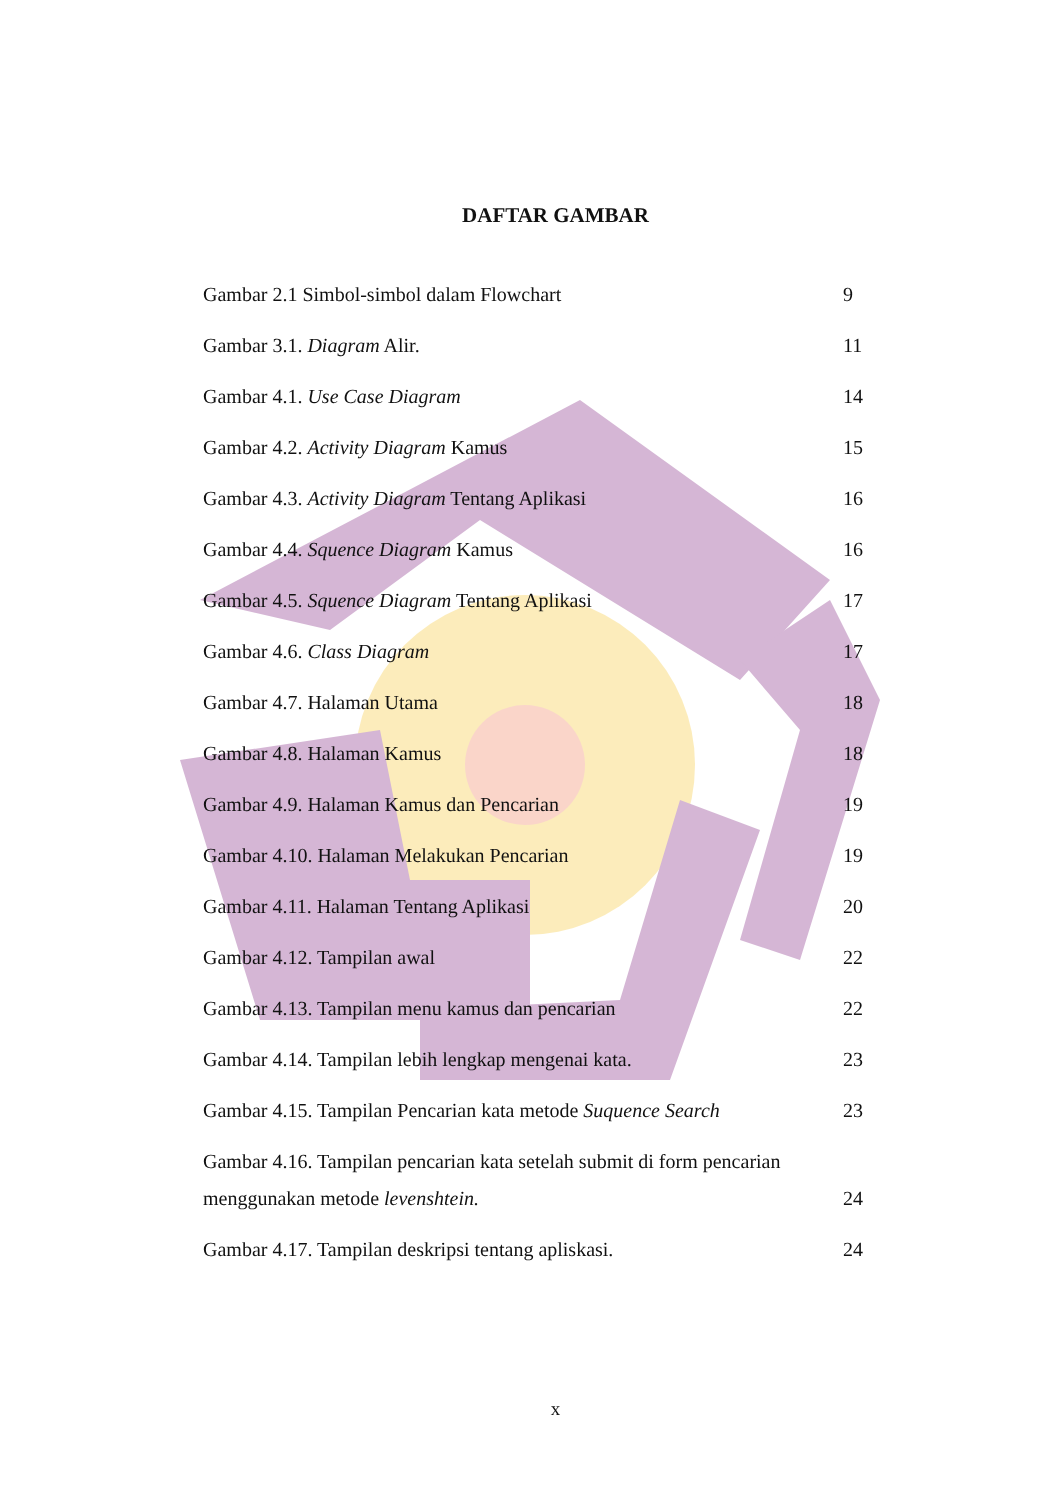DAFTAR GAMBAR
Gambar 2.1 Simbol-simbol dalam Flowchart 9
Gambar 3.1. Diagram Alir. 11
Gambar 4.1. Use Case Diagram 14
Gambar 4.2. Activity Diagram Kamus 15
Gambar 4.3. Activity Diagram Tentang Aplikasi 16
Gambar 4.4. Squence Diagram Kamus 16
Gambar 4.5. Squence Diagram Tentang Aplikasi 17
Gambar 4.6. Class Diagram 17
Gambar 4.7. Halaman Utama 18
Gambar 4.8. Halaman Kamus 18
Gambar 4.9. Halaman Kamus dan Pencarian 19
Gambar 4.10. Halaman Melakukan Pencarian 19
Gambar 4.11. Halaman Tentang Aplikasi 20
Gambar 4.12. Tampilan awal 22
Gambar 4.13. Tampilan menu kamus dan pencarian 22
Gambar 4.14. Tampilan lebih lengkap mengenai kata. 23
Gambar 4.15. Tampilan Pencarian kata metode Suquence Search 23
Gambar 4.16. Tampilan pencarian kata setelah submit di form pencarian
menggunakan metode levenshtein. 24
Gambar 4.17. Tampilan deskripsi tentang apliskasi. 24
x